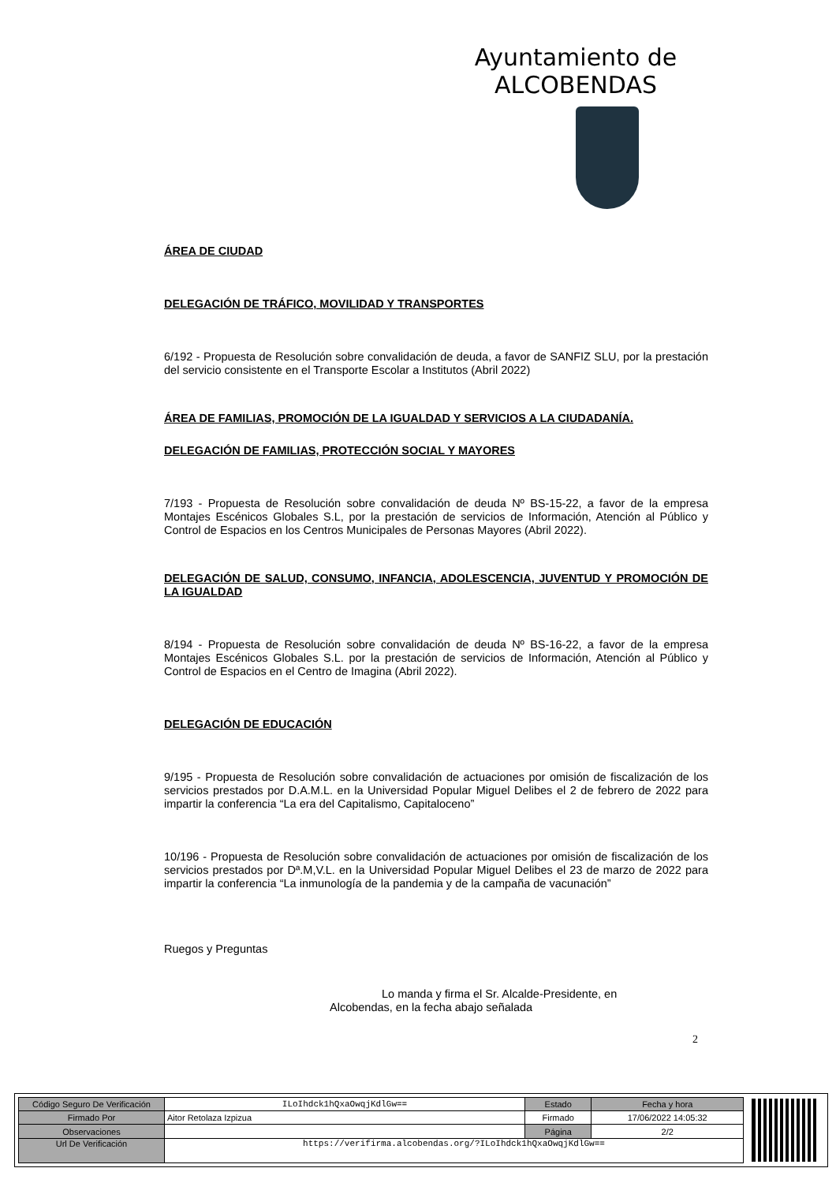Ayuntamiento de ALCOBENDAS
ÁREA DE CIUDAD
DELEGACIÓN DE TRÁFICO, MOVILIDAD Y TRANSPORTES
6/192 - Propuesta de Resolución sobre convalidación de deuda, a favor de SANFIZ SLU, por la prestación del servicio consistente en el Transporte Escolar a Institutos (Abril 2022)
ÁREA DE FAMILIAS, PROMOCIÓN DE LA IGUALDAD Y SERVICIOS A LA CIUDADANÍA.
DELEGACIÓN DE FAMILIAS, PROTECCIÓN SOCIAL Y MAYORES
7/193 - Propuesta de Resolución sobre convalidación de deuda Nº BS-15-22, a favor de la empresa Montajes Escénicos Globales S.L, por la prestación de servicios de Información, Atención al Público y Control de Espacios en los Centros Municipales de Personas Mayores (Abril 2022).
DELEGACIÓN DE SALUD, CONSUMO, INFANCIA, ADOLESCENCIA, JUVENTUD Y PROMOCIÓN DE LA IGUALDAD
8/194 - Propuesta de Resolución sobre convalidación de deuda Nº BS-16-22, a favor de la empresa Montajes Escénicos Globales S.L. por la prestación de servicios de Información, Atención al Público y Control de Espacios en el Centro de Imagina (Abril 2022).
DELEGACIÓN DE EDUCACIÓN
9/195 - Propuesta de Resolución sobre convalidación de actuaciones por omisión de fiscalización de los servicios prestados por D.A.M.L. en la Universidad Popular Miguel Delibes el 2 de febrero de 2022 para impartir la conferencia “La era del Capitalismo, Capitaloceno”
10/196 - Propuesta de Resolución sobre convalidación de actuaciones por omisión de fiscalización de los servicios prestados por Dª.M,V.L. en la Universidad Popular Miguel Delibes el 23 de marzo de 2022 para impartir la conferencia “La inmunología de la pandemia y de la campaña de vacunación”
Ruegos y Preguntas
Lo manda y firma el Sr. Alcalde-Presidente, en
Alcobendas, en la fecha abajo señalada
2
| Código Seguro De Verificación | ILoIhdck1hQxaOwqjKdlGw== | Estado | Fecha y hora |
| Firmado Por | Aitor Retolaza Izpizua | Firmado | 17/06/2022 14:05:32 |
| Observaciones | | Página | 2/2 |
| Url De Verificación | https://verifirma.alcobendas.org/?ILoIhdck1hQxaOwqjKdlGw== | | |